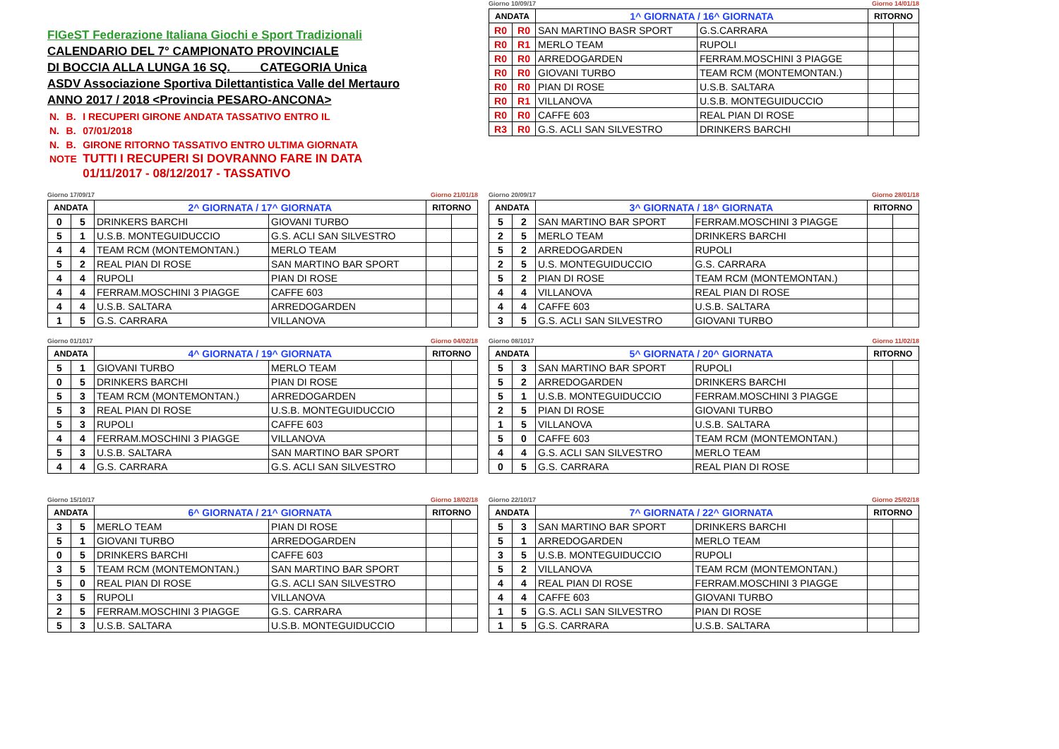FIGeST Federazione Italiana Giochi e Sport Tradizionali
CALENDARIO DEL 7° CAMPIONATO PROVINCIALE
DI BOCCIA ALLA LUNGA 16 SQ. CATEGORIA Unica
ASDV Associazione Sportiva Dilettantistica Valle del Mertauro
ANNO 2017 / 2018 <Provincia PESARO-ANCONA>
| N. | B. | I RECUPERI GIRONE ANDATA TASSATIVO ENTRO IL |
| N. | B. | 07/01/2018 |
| N. | B. | GIRONE RITORNO TASSATIVO ENTRO ULTIMA GIORNATA |
| NOTE | | TUTTI I RECUPERI SI DOVRANNO FARE IN DATA |
| | | 01/11/2017 - 08/12/2017 - TASSATIVO |
Giorno 10/09/17 Giorno 14/01/18
| ANDATA | | 1^ GIORNATA / 16^ GIORNATA | | RITORNO | |
| --- | --- | --- | --- | --- | --- |
| R0 | R0 | SAN MARTINO BASR SPORT | G.S.CARRARA | | |
| R0 | R1 | MERLO TEAM | RUPOLI | | |
| R0 | R0 | ARREDOGARDEN | FERRAM.MOSCHINI 3 PIAGGE | | |
| R0 | R0 | GIOVANI TURBO | TEAM RCM (MONTEMONTAN.) | | |
| R0 | R0 | PIAN DI ROSE | U.S.B. SALTARA | | |
| R0 | R1 | VILLANOVA | U.S.B. MONTEGUIDUCCIO | | |
| R0 | R0 | CAFFE 603 | REAL PIAN DI ROSE | | |
| R3 | R0 | G.S. ACLI SAN SILVESTRO | DRINKERS BARCHI | | |
Giorno 17/09/17 Giorno 21/01/18
| ANDATA | | 2^ GIORNATA / 17^ GIORNATA | | RITORNO | |
| --- | --- | --- | --- | --- | --- |
| 0 | 5 | DRINKERS BARCHI | GIOVANI TURBO | | |
| 5 | 1 | U.S.B. MONTEGUIDUCCIO | G.S. ACLI SAN SILVESTRO | | |
| 4 | 4 | TEAM RCM (MONTEMONTAN.) | MERLO TEAM | | |
| 5 | 2 | REAL PIAN DI ROSE | SAN MARTINO BAR SPORT | | |
| 4 | 4 | RUPOLI | PIAN DI ROSE | | |
| 4 | 4 | FERRAM.MOSCHINI 3 PIAGGE | CAFFE 603 | | |
| 4 | 4 | U.S.B. SALTARA | ARREDOGARDEN | | |
| 1 | 5 | G.S. CARRARA | VILLANOVA | | |
Giorno 20/09/17 Giorno 28/01/18
| ANDATA | | 3^ GIORNATA / 18^ GIORNATA | | RITORNO | |
| --- | --- | --- | --- | --- | --- |
| 5 | 2 | SAN MARTINO BAR SPORT | FERRAM.MOSCHINI 3 PIAGGE | | |
| 2 | 5 | MERLO TEAM | DRINKERS BARCHI | | |
| 5 | 2 | ARREDOGARDEN | RUPOLI | | |
| 2 | 5 | U.S. MONTEGUIDUCCIO | G.S. CARRARA | | |
| 5 | 2 | PIAN DI ROSE | TEAM RCM (MONTEMONTAN.) | | |
| 4 | 4 | VILLANOVA | REAL PIAN DI ROSE | | |
| 4 | 4 | CAFFE 603 | U.S.B. SALTARA | | |
| 3 | 5 | G.S. ACLI SAN SILVESTRO | GIOVANI TURBO | | |
Giorno 01/1017 Giorno 04/02/18
| ANDATA | | 4^ GIORNATA / 19^ GIORNATA | | RITORNO | |
| --- | --- | --- | --- | --- | --- |
| 5 | 1 | GIOVANI TURBO | MERLO TEAM | | |
| 0 | 5 | DRINKERS BARCHI | PIAN DI ROSE | | |
| 5 | 3 | TEAM RCM (MONTEMONTAN.) | ARREDOGARDEN | | |
| 5 | 3 | REAL PIAN DI ROSE | U.S.B. MONTEGUIDUCCIO | | |
| 5 | 3 | RUPOLI | CAFFE 603 | | |
| 4 | 4 | FERRAM.MOSCHINI 3 PIAGGE | VILLANOVA | | |
| 5 | 3 | U.S.B. SALTARA | SAN MARTINO BAR SPORT | | |
| 4 | 4 | G.S. CARRARA | G.S. ACLI SAN SILVESTRO | | |
Giorno 08/1017 Giorno 11/02/18
| ANDATA | | 5^ GIORNATA / 20^ GIORNATA | | RITORNO | |
| --- | --- | --- | --- | --- | --- |
| 5 | 3 | SAN MARTINO BAR SPORT | RUPOLI | | |
| 5 | 2 | ARREDOGARDEN | DRINKERS BARCHI | | |
| 5 | 1 | U.S.B. MONTEGUIDUCCIO | FERRAM.MOSCHINI 3 PIAGGE | | |
| 2 | 5 | PIAN DI ROSE | GIOVANI TURBO | | |
| 1 | 5 | VILLANOVA | U.S.B. SALTARA | | |
| 5 | 0 | CAFFE 603 | TEAM RCM (MONTEMONTAN.) | | |
| 4 | 4 | G.S. ACLI SAN SILVESTRO | MERLO TEAM | | |
| 0 | 5 | G.S. CARRARA | REAL PIAN DI ROSE | | |
Giorno 15/10/17 Giorno 18/02/18
| ANDATA | | 6^ GIORNATA / 21^ GIORNATA | | RITORNO | |
| --- | --- | --- | --- | --- | --- |
| 3 | 5 | MERLO TEAM | PIAN DI ROSE | | |
| 5 | 1 | GIOVANI TURBO | ARREDOGARDEN | | |
| 0 | 5 | DRINKERS BARCHI | CAFFE 603 | | |
| 3 | 5 | TEAM RCM (MONTEMONTAN.) | SAN MARTINO BAR SPORT | | |
| 5 | 0 | REAL PIAN DI ROSE | G.S. ACLI SAN SILVESTRO | | |
| 3 | 5 | RUPOLI | VILLANOVA | | |
| 2 | 5 | FERRAM.MOSCHINI 3 PIAGGE | G.S. CARRARA | | |
| 5 | 3 | U.S.B. SALTARA | U.S.B. MONTEGUIDUCCIO | | |
Giorno 22/10/17 Giorno 25/02/18
| ANDATA | | 7^ GIORNATA / 22^ GIORNATA | | RITORNO | |
| --- | --- | --- | --- | --- | --- |
| 5 | 3 | SAN MARTINO BAR SPORT | DRINKERS BARCHI | | |
| 5 | 1 | ARREDOGARDEN | MERLO TEAM | | |
| 3 | 5 | U.S.B. MONTEGUIDUCCIO | RUPOLI | | |
| 5 | 2 | VILLANOVA | TEAM RCM (MONTEMONTAN.) | | |
| 4 | 4 | REAL PIAN DI ROSE | FERRAM.MOSCHINI 3 PIAGGE | | |
| 4 | 4 | CAFFE 603 | GIOVANI TURBO | | |
| 1 | 5 | G.S. ACLI SAN SILVESTRO | PIAN DI ROSE | | |
| 1 | 5 | G.S. CARRARA | U.S.B. SALTARA | | |